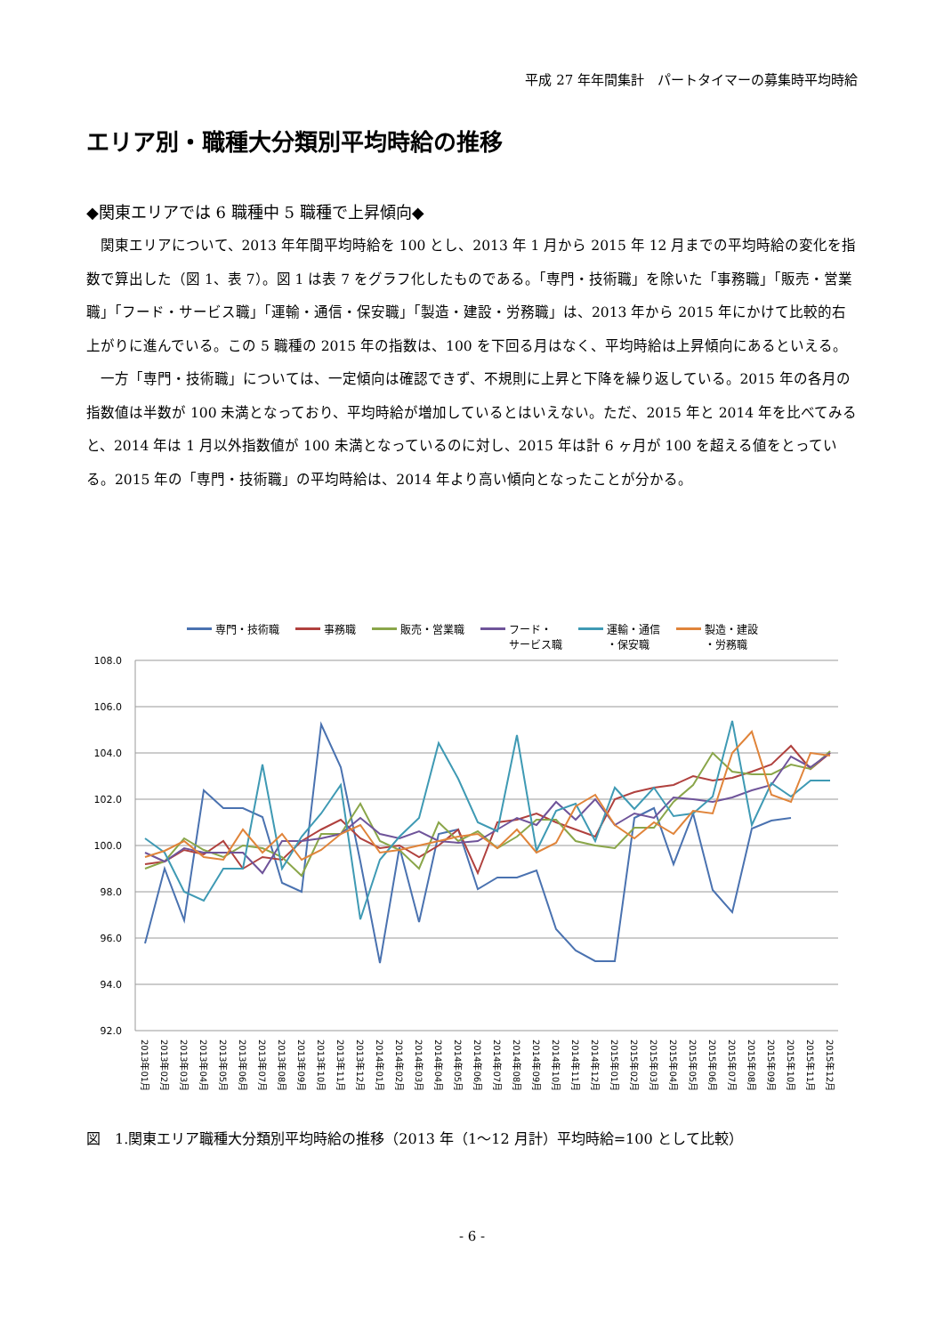平成 27 年年間集計　パートタイマーの募集時平均時給
エリア別・職種大分類別平均時給の推移
◆関東エリアでは 6 職種中 5 職種で上昇傾向◆
関東エリアについて、2013 年年間平均時給を 100 とし、2013 年 1 月から 2015 年 12 月までの平均時給の変化を指数で算出した（図 1、表 7）。図 1 は表 7 をグラフ化したものである。「専門・技術職」を除いた「事務職」「販売・営業職」「フード・サービス職」「運輸・通信・保安職」「製造・建設・労務職」は、2013 年から 2015 年にかけて比較的右上がりに進んでいる。この 5 職種の 2015 年の指数は、100 を下回る月はなく、平均時給は上昇傾向にあるといえる。
一方「専門・技術職」については、一定傾向は確認できず、不規則に上昇と下降を繰り返している。2015 年の各月の指数値は半数が 100 未満となっており、平均時給が増加しているとはいえない。ただ、2015 年と 2014 年を比べてみると、2014 年は 1 月以外指数値が 100 未満となっているのに対し、2015 年は計 6 ヶ月が 100 を超える値をとっている。2015 年の「専門・技術職」の平均時給は、2014 年より高い傾向となったことが分かる。
専門・技術職 事務職 販売・営業職 フード・
サービス職 運輸・通信
・保安職 製造・建設
・労務職
108.0
106.0
104.0
102.0
100.0
98.0
96.0
94.0
92.0
2013年01月
2013年02月
2013年03月
2013年04月
2013年05月
2013年06月
2013年07月
2013年08月
2013年09月
2013年10月
2013年11月
2013年12月
2014年01月
2014年02月
2014年03月
2014年04月
2014年05月
2014年06月
2014年07月
2014年08月
2014年09月
2014年10月
2014年11月
2014年12月
2015年01月
2015年02月
2015年03月
2015年04月
2015年05月
2015年06月
2015年07月
2015年08月
2015年09月
2015年10月
2015年11月
2015年12月
図　1.関東エリア職種大分類別平均時給の推移（2013 年（1～12 月計）平均時給=100 として比較）
- 6 -